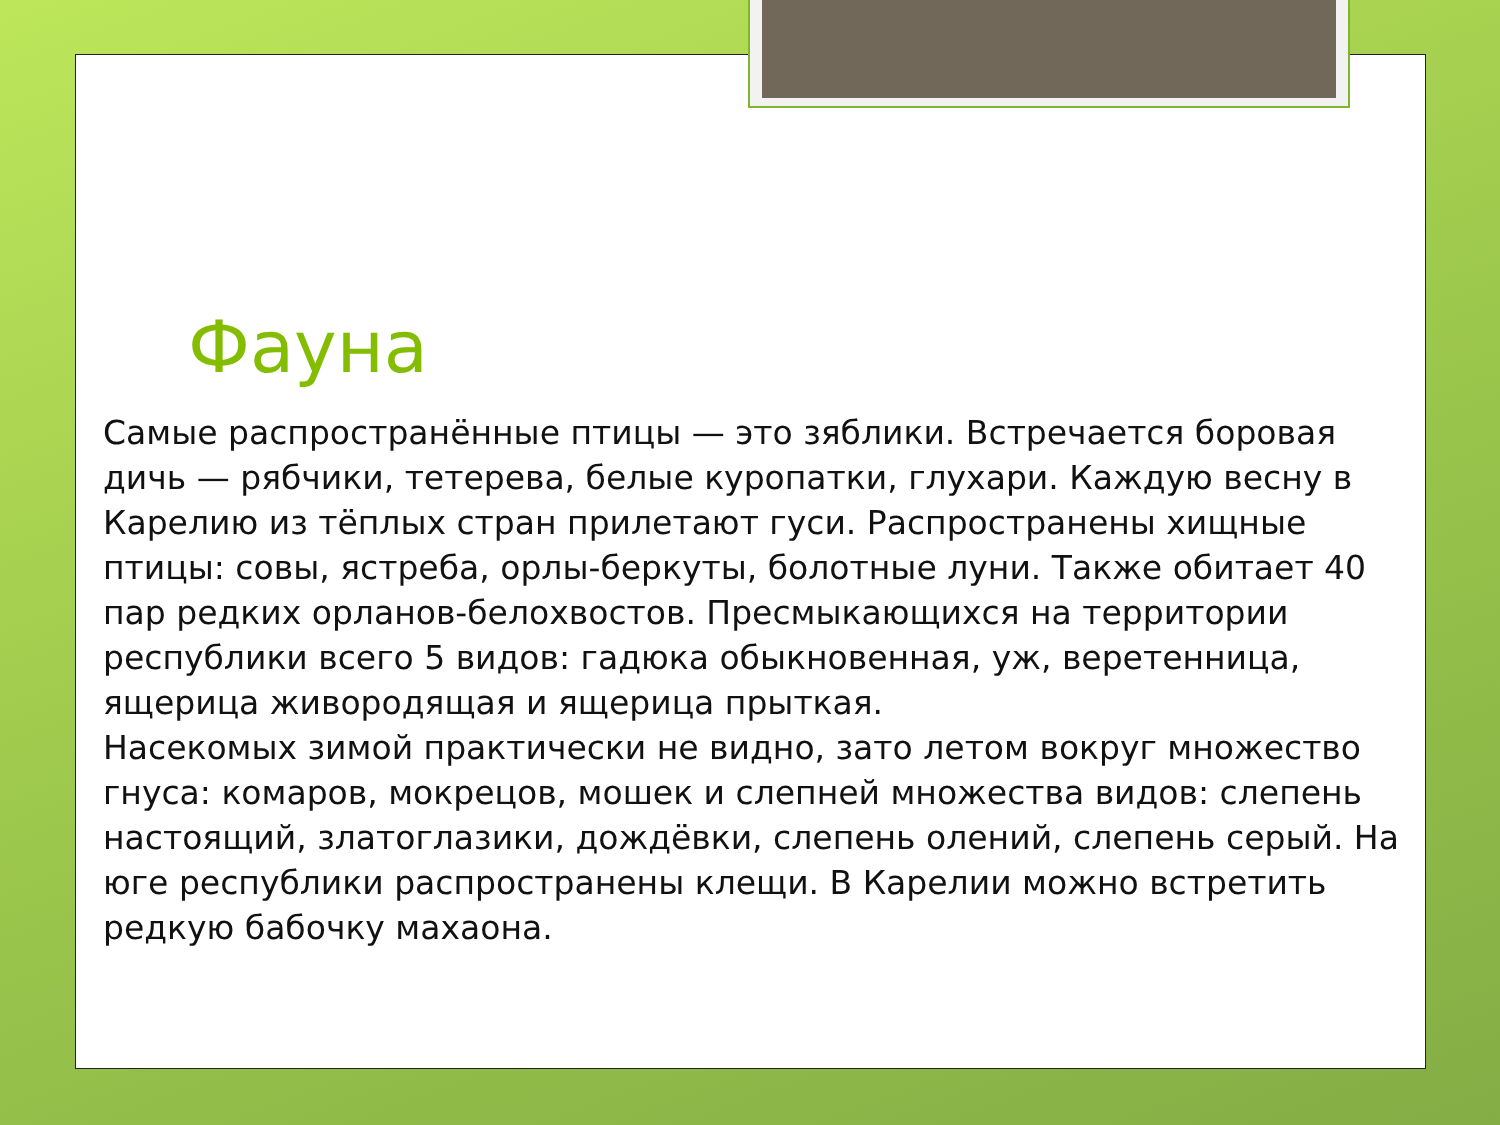Фауна
Самые распространённые птицы — это зяблики. Встречается боровая дичь — рябчики, тетерева, белые куропатки, глухари. Каждую весну в Карелию из тёплых стран прилетают гуси. Распространены хищные птицы: совы, ястреба, орлы-беркуты, болотные луни. Также обитает 40 пар редких орланов-белохвостов. Пресмыкающихся на территории республики всего 5 видов: гадюка обыкновенная, уж, веретенница, ящерица живородящая и ящерица прыткая.
Насекомых зимой практически не видно, зато летом вокруг множество гнуса: комаров, мокрецов, мошек и слепней множества видов: слепень настоящий, златоглазики, дождёвки, слепень олений, слепень серый. На юге республики распространены клещи. В Карелии можно встретить редкую бабочку махаона.